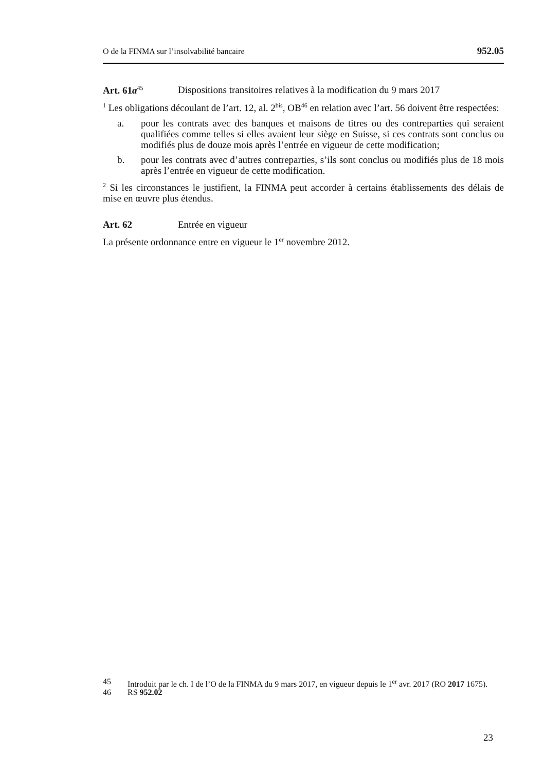O de la FINMA sur l’insolvabilité bancaire 952.05
Art. 61a<sup>45</sup> Dispositions transitoires relatives à la modification du 9 mars 2017
<sup>1</sup> Les obligations découlant de l’art. 12, al. 2<sup>bis</sup>, OB<sup>46</sup> en relation avec l’art. 56 doivent être respectées:
a. pour les contrats avec des banques et maisons de titres ou des contreparties qui seraient qualifiées comme telles si elles avaient leur siège en Suisse, si ces contrats sont conclus ou modifiés plus de douze mois après l’entrée en vigueur de cette modification;
b. pour les contrats avec d’autres contreparties, s’ils sont conclus ou modifiés plus de 18 mois après l’entrée en vigueur de cette modification.
<sup>2</sup> Si les circonstances le justifient, la FINMA peut accorder à certains établissements des délais de mise en œuvre plus étendus.
Art. 62 Entrée en vigueur
La présente ordonnance entre en vigueur le 1<sup>er</sup> novembre 2012.
45 Introduit par le ch. I de l’O de la FINMA du 9 mars 2017, en vigueur depuis le 1<sup>er</sup> avr. 2017 (RO 2017 1675).
46 RS 952.02
23